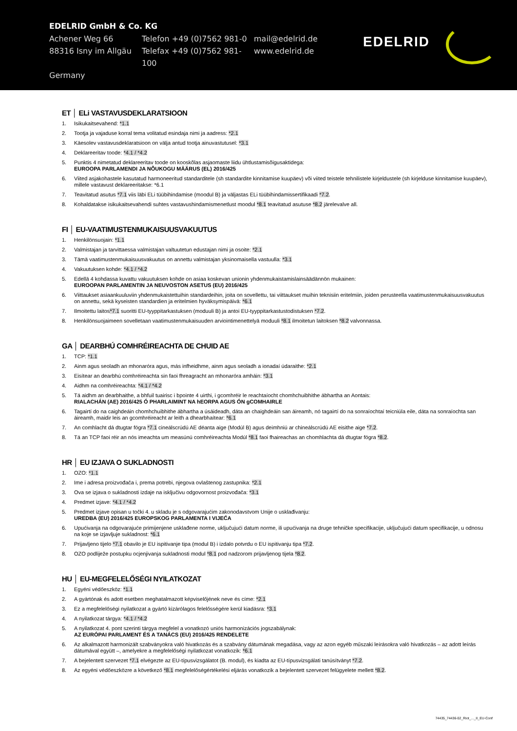EDELRID GmbH & Co. KG
Achener Weg 66 Telefon +49 (0)7562 981-0 mail@edelrid.de
88316 Isny im Allgäu Telefax +49 (0)7562 981-100 www.edelrid.de
Germany
EDELRID
ET │ ELi VASTAVUSDEKLARATSIOON
1. Isikukaitsevahend: *1.1
2. Tootja ja vajaduse korral tema volitatud esindaja nimi ja aadress: *2.1
3. Käesolev vastavusdeklaratsioon on välja antud tootja ainuvastutusel: *3.1
4. Deklareeritav toode: *4.1 / *4.2
5. Punktis 4 nimetatud deklareeritav toode on kooskõlas asjaomaste liidu ühtlustamisõigusaktidega:
EUROOPA PARLAMENDI JA NÕUKOGU MÄÄRUS (EL) 2016/425
6. Viited asjakohastele kasutatud harmoneeritud standarditele (sh standardite kinnitamise kuupäev) või viited teistele tehnilistele kirjeldustele (sh kirjelduse kinnitamise kuupäev), millele vastavust deklareeritakse: *6.1
7. Teavitatud asutus *7.1 viis läbi ELi tüübihindamise (moodul B) ja väljastas ELi tüübihindamissertifikaadi *7.2.
8. Kohaldatakse isikukaitsevahendi suhtes vastavushindamismenetlust moodul *8.1 teavitatud asutuse *8.2 järelevalve all.
FI │ EU-VAATIMUSTENMUKAISUUSVAKUUTUS
1. Henkilönsuojain: *1.1
2. Valmistajan ja tarvittaessa valmistajan valtuutetun edustajan nimi ja osoite: *2.1
3. Tämä vaatimustenmukaisuusvakuutus on annettu valmistajan yksinomaisella vastuulla: *3.1
4. Vakuutuksen kohde: *4.1 / *4.2
5. Edellä 4 kohdassa kuvattu vakuutuksen kohde on asiaa koskevan unionin yhdenmukaistamislainsäädännön mukainen:
EUROOPAN PARLAMENTIN JA NEUVOSTON ASETUS (EU) 2016/425
6. Viittaukset asiaankuuluviin yhdenmukaistettuihin standardeihin, joita on sovellettu, tai viittaukset muihin teknisiin eritelmiin, joiden perusteella vaatimustenmukaisuusvakuutus on annettu, sekä kyseisten standardien ja eritelmien hyväksymispäivä: *6.1
7. Ilmoitettu laitos*7.1 suoritti EU-tyyppitarkastuksen (moduuli B) ja antoi EU-tyyppitarkastustodistuksen *7.2.
8. Henkilönsuojaimeen sovelletaan vaatimustenmukaisuuden arviointimenettelyä moduuli *8.1 ilmoitetun laitoksen *8.2 valvonnassa.
GA │ DEARBHÚ COMHRÉIREACHTA DE CHUID AE
1. TCP: *1.1
2. Ainm agus seoladh an mhonaróra agus, más infheidhme, ainm agus seoladh a ionadaí údaraithe: *2.1
3. Eisítear an dearbhú comhréireachta sin faoi fhreagracht an mhonaróra amháin: *3.1
4. Aidhm na comhréireachta: *4.1 / *4.2
5. Tá aidhm an dearbhaithe, a bhfuil tuairisc i bpointe 4 uirthi, i gcomhréir le reachtaíocht chomhchuibhithe ábhartha an Aontais:
RIALACHÁN (AE) 2016/425 Ó PHARLAIMINT NA hEORPA AGUS ÓN gCOMHAIRLE
6. Tagairtí do na caighdeáin chomhchuibhithe ábhartha a úsáideadh, dáta an chaighdeáin san áireamh, nó tagairtí do na sonraíochtaí teicniúla eile, dáta na sonraíochta san áireamh, maidir leis an gcomhréireacht ar leith a dhearbhaítear: *6.1
7. An comhlacht dá dtugtar fógra *7.1 cineálscrúdú AE déanta aige (Modúl B) agus deimhniú ar chineálscrúdú AE eisithe aige *7.2.
8. Tá an TCP faoi réir an nós imeachta um measúnú comhréireachta Modúl *8.1 faoi fhaireachas an chomhlachta dá dtugtar fógra *8.2.
HR │ EU IZJAVA O SUKLADNOSTI
1. OZO: *1.1
2. Ime i adresa proizvođača i, prema potrebi, njegova ovlaštenog zastupnika: *2.1
3. Ova se izjava o sukladnosti izdaje na isključivu odgovornost proizvođača: *3.1
4. Predmet izjave: *4.1 / *4.2
5. Predmet izjave opisan u točki 4. u skladu je s odgovarajućim zakonodavstvom Unije o usklađivanju:
UREDBA (EU) 2016/425 EUROPSKOG PARLAMENTA I VIJEĆA
6. Upućivanja na odgovarajuće primijenjene usklađene norme, uključujući datum norme, ili upućivanja na druge tehničke specifikacije, uključujući datum specifikacije, u odnosu na koje se izjavljuje sukladnost: *6.1
7. Prijavljeno tijelo *7.1 obavilo je EU ispitivanje tipa (modul B) i izdalo potvrdu o EU ispitivanju tipa *7.2.
8. OZO podliježe postupku ocjenjivanja sukladnosti modul *8.1 pod nadzorom prijavljenog tijela *8.2.
HU │ EU-MEGFELELŐSÉGI NYILATKOZAT
1. Egyéni védőeszköz: *1.1
2. A gyártónak és adott esetben meghatalmazott képviselőjének neve és címe: *2.1
3. Ez a megfelelőségi nyilatkozat a gyártó kizárólagos felelősségére kerül kiadásra: *3.1
4. A nyilatkozat tárgya: *4.1 / *4.2
5. A nyilatkozat 4. pont szerinti tárgya megfelel a vonatkozó uniós harmonizációs jogszabálynak:
AZ EURÓPAI PARLAMENT ÉS A TANÁCS (EU) 2016/425 RENDELETE
6. Az alkalmazott harmonizált szabványokra való hivatkozás és a szabvány dátumának megadása, vagy az azon egyéb műszaki leírásokra való hivatkozás – az adott leírás dátumával együtt –, amelyekre a megfelelőségi nyilatkozat vonatkozik: *6.1
7. A bejelentett szervezet *7.1 elvégezte az EU-típusvizsgálatot (B. modul), és kiadta az EU-típusvizsgálati tanúsítványt *7.2.
8. Az egyéni védőeszközre a következő *8.1 megfelelőségértékelési eljárás vonatkozik a bejelentett szervezet felügyelete mellett *8.2.
74435_74436-02_Riot_..._II_EU-Conf